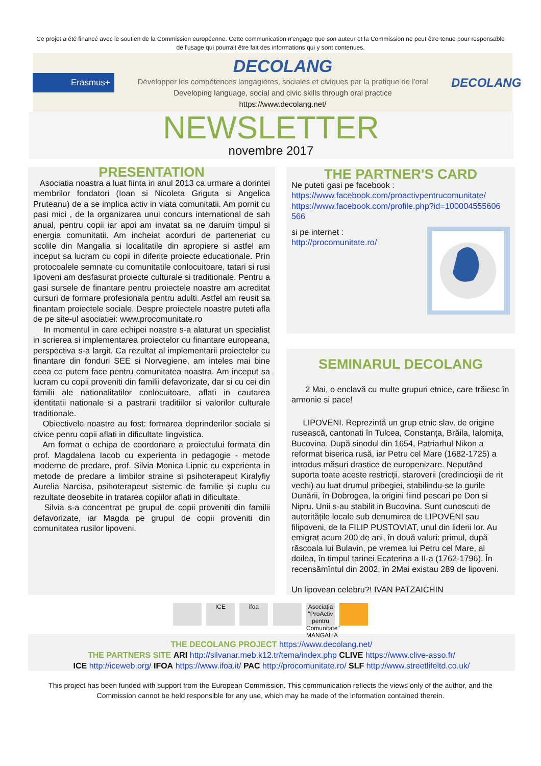Ce projet a été financé avec le soutien de la Commission européenne. Cette communication n'engage que son auteur et la Commission ne peut être tenue pour responsable de l'usage qui pourrait être fait des informations qui y sont contenues.
Erasmus+
DECOLANG
Développer les compétences langagières, sociales et civiques par la pratique de l'oral
Developing language, social and civic skills through oral practice
https://www.decolang.net/
DECOLANG
NEWSLETTER
novembre 2017
PRESENTATION
Asociatia noastra a luat fiinta in anul 2013 ca urmare a dorintei membrilor fondatori (Ioan si Nicoleta Griguta si Angelica Pruteanu) de a se implica activ in viata comunitatii. Am pornit cu pasi mici , de la organizarea unui concurs international de sah anual, pentru copii iar apoi am invatat sa ne daruim timpul si energia comunitatii. Am incheiat acorduri de parteneriat cu scolile din Mangalia si localitatile din apropiere si astfel am inceput sa lucram cu copii in diferite proiecte educationale. Prin protocoalele semnate cu comunitatile conlocuitoare, tatari si rusi lipoveni am desfasurat proiecte culturale si traditionale. Pentru a gasi sursele de finantare pentru proiectele noastre am acreditat cursuri de formare profesionala pentru adulti. Astfel am reusit sa finantam proiectele sociale. Despre proiectele noastre puteti afla de pe site-ul asociatiei: www.procomunitate.ro
In momentul in care echipei noastre s-a alaturat un specialist in scrierea si implementarea proiectelor cu finantare europeana, perspectiva s-a largit. Ca rezultat al implementarii proiectelor cu finantare din fonduri SEE si Norvegiene, am inteles mai bine ceea ce putem face pentru comunitatea noastra. Am inceput sa lucram cu copii proveniti din familii defavorizate, dar si cu cei din familii ale nationalitatilor conlocuitoare, aflati in cautarea identitatii nationale si a pastrarii traditiilor si valorilor culturale traditionale.
Obiectivele noastre au fost: formarea deprinderilor sociale si civice penru copii aflati in dificultate lingvistica.
Am format o echipa de coordonare a proiectului formata din prof. Magdalena Iacob cu experienta in pedagogie - metode moderne de predare, prof. Silvia Monica Lipnic cu experienta in metode de predare a limbilor straine si psihoterapeut Kiralyfiy Aurelia Narcisa, psihoterapeut sistemic de familie și cuplu cu rezultate deosebite in tratarea copiilor aflati in dificultate.
Silvia s-a concentrat pe grupul de copii proveniti din familii defavorizate, iar Magda pe grupul de copii proveniti din comunitatea rusilor lipoveni.
THE PARTNER'S CARD
Ne puteti gasi pe facebook :
https://www.facebook.com/proactivpentrucomunitate/
https://www.facebook.com/profile.php?id=100004555606 566
si pe internet :
http://procomunitate.ro/
SEMINARUL DECOLANG
2 Mai, o enclavă cu multe grupuri etnice, care trăiesc în armonie si pace!
LIPOVENI. Reprezintă un grup etnic slav, de origine rusească, cantonati în Tulcea, Constanța, Brăila, Ialomița, Bucovina. După sinodul din 1654, Patriarhul Nikon a reformat biserica rusă, iar Petru cel Mare (1682-1725) a introdus măsuri drastice de europenizare. Neputând suporta toate aceste restricții, staroverii (credincioșii de rit vechi) au luat drumul pribegiei, stabilindu-se la gurile Dunării, în Dobrogea, la origini fiind pescari pe Don si Nipru. Unii s-au stabilit in Bucovina. Sunt cunoscuti de autoritățile locale sub denumirea de LIPOVENI sau filipoveni, de la FILIP PUSTOVIAT, unul din liderii lor. Au emigrat acum 200 de ani, în două valuri: primul, după răscoala lui Bulavin, pe vremea lui Petru cel Mare, al doilea, în timpul tarinei Ecaterina a II-a (1762-1796). În recensămîntul din 2002, în 2Mai existau 289 de lipoveni.
Un lipovean celebru?! IVAN PATZAICHIN
ICE ifoa Asociația "ProActiv pentru Comunitate" MANGALIA
THE DECOLANG PROJECT https://www.decolang.net/
THE PARTNERS SITE ARI http://silvanar.meb.k12.tr/tema/index.php CLIVE https://www.clive-asso.fr/
ICE http://iceweb.org/ IFOA https://www.ifoa.it/ PAC http://procomunitate.ro/ SLF http://www.streetlifeltd.co.uk/
This project has been funded with support from the European Commission. This communication reflects the views only of the author, and the Commission cannot be held responsible for any use, which may be made of the information contained therein.